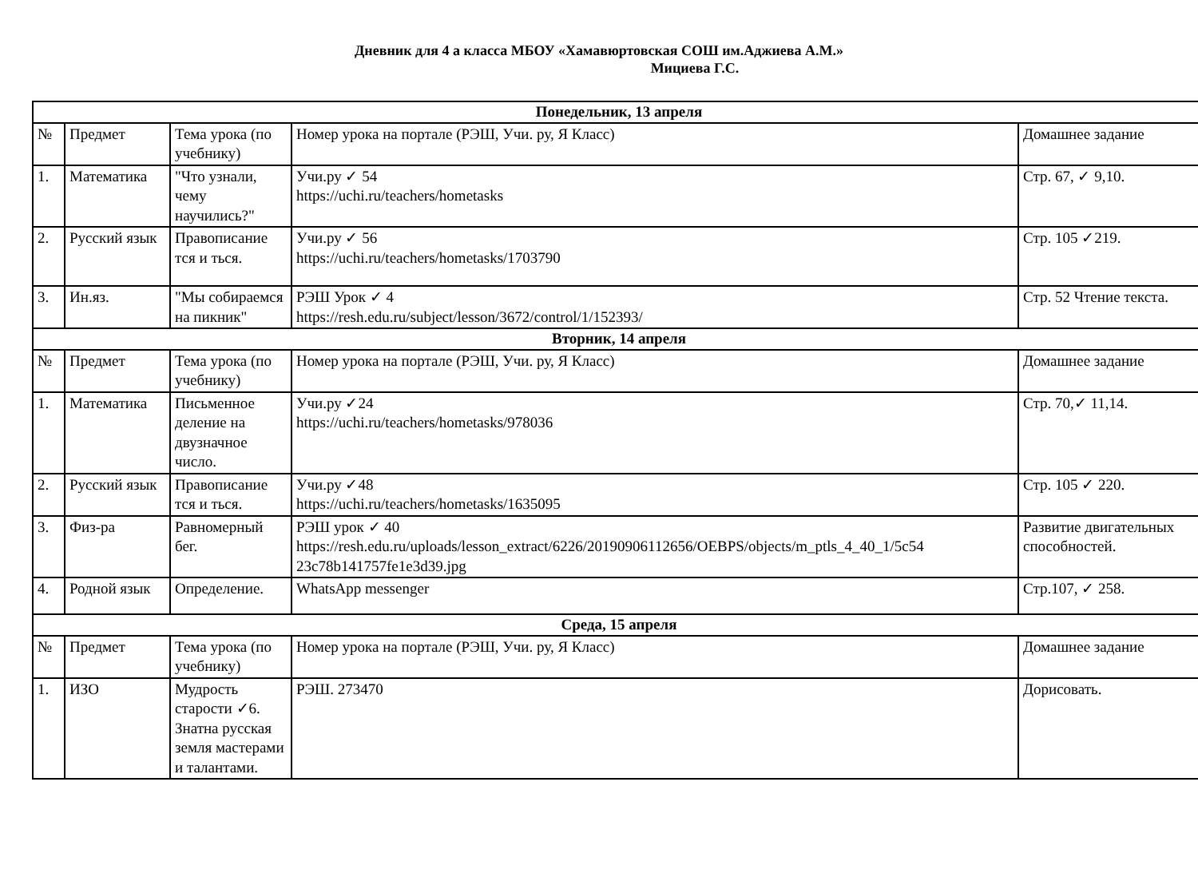Дневник для 4 а класса МБОУ «Хамавюртовская СОШ им.Аджиева А.М.»
Мициева Г.С.
| Понедельник, 13 апреля | | | | |
| № | Предмет | Тема урока (по учебнику) | Номер урока на портале (РЭШ, Учи. ру, Я Класс) | Домашнее задание |
| 1. | Математика | "Что узнали, чему научились?" | Учи.ру ✓ 54 https://uchi.ru/teachers/hometasks | Стр. 67, ✓ 9,10. |
| 2. | Русский язык | Правописание тся и ться. | Учи.ру ✓ 56 https://uchi.ru/teachers/hometasks/1703790 | Стр. 105 ✓219. |
| 3. | Ин.яз. | "Мы собираемся на пикник" | РЭШ Урок ✓ 4 https://resh.edu.ru/subject/lesson/3672/control/1/152393/ | Стр. 52 Чтение текста. |
| Вторник, 14 апреля | | | | |
| № | Предмет | Тема урока (по учебнику) | Номер урока на портале (РЭШ, Учи. ру, Я Класс) | Домашнее задание |
| 1. | Математика | Письменное деление на двузначное число. | Учи.ру ✓24 https://uchi.ru/teachers/hometasks/978036 | Стр. 70,✓ 11,14. |
| 2. | Русский язык | Правописание тся и ться. | Учи.ру ✓48 https://uchi.ru/teachers/hometasks/1635095 | Стр. 105 ✓ 220. |
| 3. | Физ-ра | Равномерный бег. | РЭШ урок ✓ 40 https://resh.edu.ru/uploads/lesson_extract/6226/20190906112656/OEBPS/objects/m_ptls_4_40_1/5c54 23c78b141757fe1e3d39.jpg | Развитие двигательных способностей. |
| 4. | Родной язык | Определение. | WhatsApp messenger | Стр.107, ✓ 258. |
| Среда, 15 апреля | | | | |
| № | Предмет | Тема урока (по учебнику) | Номер урока на портале (РЭШ, Учи. ру, Я Класс) | Домашнее задание |
| 1. | ИЗО | Мудрость старости ✓6. Знатна русская земля мастерами и талантами. | РЭШ. 273470 | Дорисовать. |